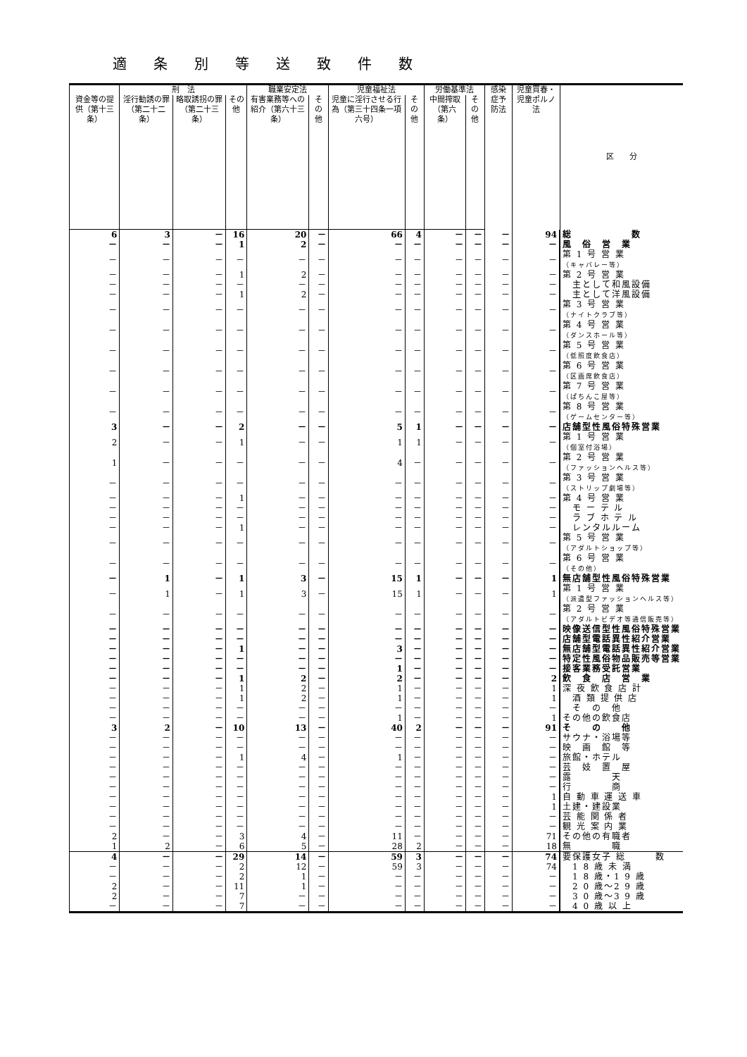適条別等送致件数
| | 刑 法 | | | 職業安定法 | | 児童福祉法 | | 労働基準法 | | 感染症予防法 | 児童買春・児童ポルノ法 | 区 分 |
| --- | --- | --- | --- | --- | --- | --- | --- | --- | --- | --- | --- | --- |
| 資金等の提供（第十三条） | 淫行勧誘の罪（第二十二条） | 略取誘拐の罪（第二十三条） | その他 | 有害業務等への紹介（第六十三条） | その他 | 児童に淫行させる行為（第三十四条一項六号） | その他 | 中間搾取（第六条） | その他 | | | |
| 6 | 3 | － | 16 | 20 | － | 66 | 4 | － | － | － | 94 | 総 数 |
| － | － | － | 1 | 2 | － | － | － | － | － | － | － | 風 俗 営 業 |
| － | － | － | － | － | － | － | － | － | － | － | － | 第 1 号 営 業 （キャバレー等） |
| － | － | － | 1 | 2 | － | － | － | － | － | － | － | 第 2 号 営 業 |
| － | － | － | － | － | － | － | － | － | － | － | － | 主として和風設備 |
| － | － | － | 1 | 2 | － | － | － | － | － | － | － | 主として洋風設備 |
| － | － | － | － | － | － | － | － | － | － | － | － | 第 3 号 営 業 （ナイトクラブ等） |
| － | － | － | － | － | － | － | － | － | － | － | － | 第 4 号 営 業 （ダンスホール等） |
| － | － | － | － | － | － | － | － | － | － | － | － | 第 5 号 営 業 （低照度飲食店） |
| － | － | － | － | － | － | － | － | － | － | － | － | 第 6 号 営 業 （区画席飲食店） |
| － | － | － | － | － | － | － | － | － | － | － | － | 第 7 号 営 業 （ぱちんこ屋等） |
| － | － | － | － | － | － | － | － | － | － | － | － | 第 8 号 営 業 （ゲームセンター等） |
| 3 | － | － | 2 | － | － | 5 | 1 | － | － | － | － | 店舗型性風俗特殊営業 |
| 2 | － | － | 1 | － | － | 1 | 1 | － | － | － | － | 第 1 号 営 業 （個室付浴場） |
| 1 | － | － | － | － | － | 4 | － | － | － | － | － | 第 2 号 営 業 （ファッションヘルス等） |
| － | － | － | － | － | － | － | － | － | － | － | － | 第 3 号 営 業 （ストリップ劇場等） |
| － | － | － | 1 | － | － | － | － | － | － | － | － | 第 4 号 営 業 |
| － | － | － | － | － | － | － | － | － | － | － | － | モ ー テ ル |
| － | － | － | － | － | － | － | － | － | － | － | － | ラ ブ ホ テ ル |
| － | － | － | 1 | － | － | － | － | － | － | － | － | レンタルルーム |
| － | － | － | － | － | － | － | － | － | － | － | － | 第 5 号 営 業 （アダルトショップ等） |
| － | － | － | － | － | － | － | － | － | － | － | － | 第 6 号 営 業 （その他） |
| － | 1 | － | 1 | 3 | － | 15 | 1 | － | － | － | 1 | 無店舗型性風俗特殊営業 |
| － | 1 | － | 1 | 3 | － | 15 | 1 | － | － | － | 1 | 第 1 号 営 業 （派遣型ファッションヘルス等） |
| － | － | － | － | － | － | － | － | － | － | － | － | 第 2 号 営 業 （アダルトビデオ等通信販売等） |
| － | － | － | － | － | － | － | － | － | － | － | － | 映像送信型性風俗特殊営業 |
| － | － | － | － | － | － | － | － | － | － | － | － | 店舗型電話異性紹介営業 |
| － | － | － | 1 | － | － | 3 | － | － | － | － | － | 無店舗型電話異性紹介営業 |
| － | － | － | － | － | － | － | － | － | － | － | － | 特定性風俗物品販売等営業 |
| － | － | － | － | － | － | 1 | － | － | － | － | － | 接客業務受託営業 |
| － | － | － | 1 | 2 | － | 2 | － | － | － | － | 2 | 飲 食 店 営 業 |
| － | － | － | 1 | 2 | － | 1 | － | － | － | － | 1 | 深 夜 飲 食 店 計 |
| － | － | － | 1 | 2 | － | 1 | － | － | － | － | 1 | 酒 類 提 供 店 |
| － | － | － | － | － | － | － | － | － | － | － | － | そ の 他 |
| － | － | － | － | － | － | 1 | － | － | － | － | 1 | その他の飲食店 |
| 3 | 2 | － | 10 | 13 | － | 40 | 2 | － | － | － | 91 | そ の 他 |
| － | － | － | － | － | － | － | － | － | － | － | － | サウナ・浴場等 |
| － | － | － | － | － | － | － | － | － | － | － | － | 映 画 館 等 |
| － | － | － | 1 | 4 | － | 1 | － | － | － | － | － | 旅館・ホテル |
| － | － | － | － | － | － | － | － | － | － | － | － | 芸 妓 置 屋 |
| － | － | － | － | － | － | － | － | － | － | － | － | 露 天 |
| － | － | － | － | － | － | － | － | － | － | － | － | 行 商 |
| － | － | － | － | － | － | － | － | － | － | － | 1 | 自 動 車 運 送 車 |
| － | － | － | － | － | － | － | － | － | － | － | 1 | 土建・建設業 |
| － | － | － | － | － | － | － | － | － | － | － | － | 芸 能 関 係 者 |
| － | － | － | － | － | － | － | － | － | － | － | － | 観 光 案 内 業 |
| 2 | － | － | 3 | 4 | － | 11 | － | － | － | － | 71 | その他の有職者 |
| 1 | 2 | － | 6 | 5 | － | 28 | 2 | － | － | － | 18 | 無 職 |
| 4 | － | － | 29 | 14 | － | 59 | 3 | － | － | － | 74 | 要保護女子 総 数 |
| － | － | － | 2 | 12 | － | 59 | 3 | － | － | － | 74 | 1 8 歳 未 満 |
| － | － | － | 2 | 1 | － | － | － | － | － | － | － | 1 8 歳・1 9 歳 |
| 2 | － | － | 11 | 1 | － | － | － | － | － | － | － | 2 0 歳～2 9 歳 |
| 2 | － | － | 7 | － | － | － | － | － | － | － | － | 3 0 歳～3 9 歳 |
| － | － | － | 7 | － | － | － | － | － | － | － | － | 4 0 歳 以 上 |